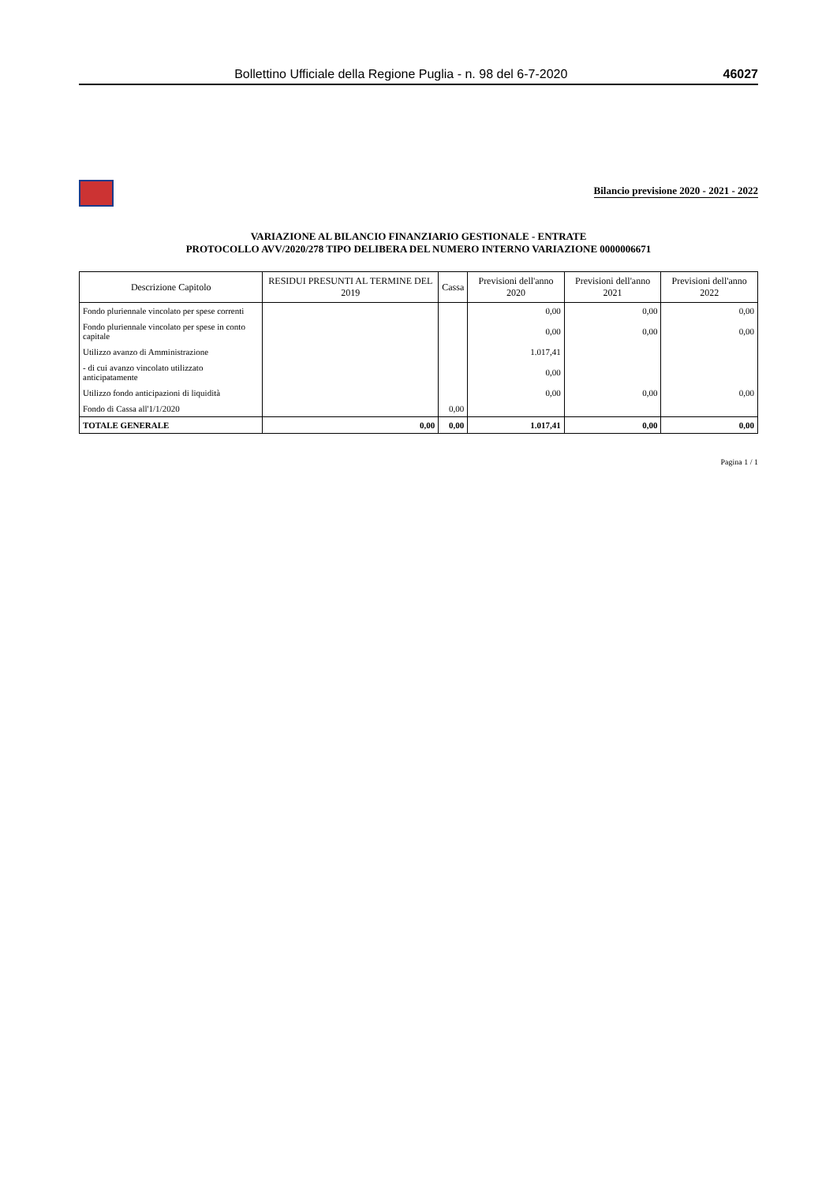Bollettino Ufficiale della Regione Puglia - n. 98 del 6-7-2020 46027
Bilancio previsione 2020 - 2021 - 2022
VARIAZIONE AL BILANCIO FINANZIARIO GESTIONALE - ENTRATE
PROTOCOLLO AVV/2020/278 TIPO DELIBERA DEL NUMERO INTERNO VARIAZIONE 0000006671
| Descrizione Capitolo | RESIDUI PRESUNTI AL TERMINE DEL 2019 | Cassa | Previsioni dell'anno 2020 | Previsioni dell'anno 2021 | Previsioni dell'anno 2022 |
| --- | --- | --- | --- | --- | --- |
| Fondo pluriennale vincolato per spese correnti | | | 0,00 | 0,00 | 0,00 |
| Fondo pluriennale vincolato per spese in conto capitale | | | 0,00 | 0,00 | 0,00 |
| Utilizzo avanzo di Amministrazione | | | 1.017,41 | | |
| - di cui avanzo vincolato utilizzato anticipatamente | | | 0,00 | | |
| Utilizzo fondo anticipazioni di liquidità | | | 0,00 | 0,00 | 0,00 |
| Fondo di Cassa all'1/1/2020 | | 0,00 | | | |
| TOTALE GENERALE | 0,00 | 0,00 | 1.017,41 | 0,00 | 0,00 |
Pagina 1 / 1